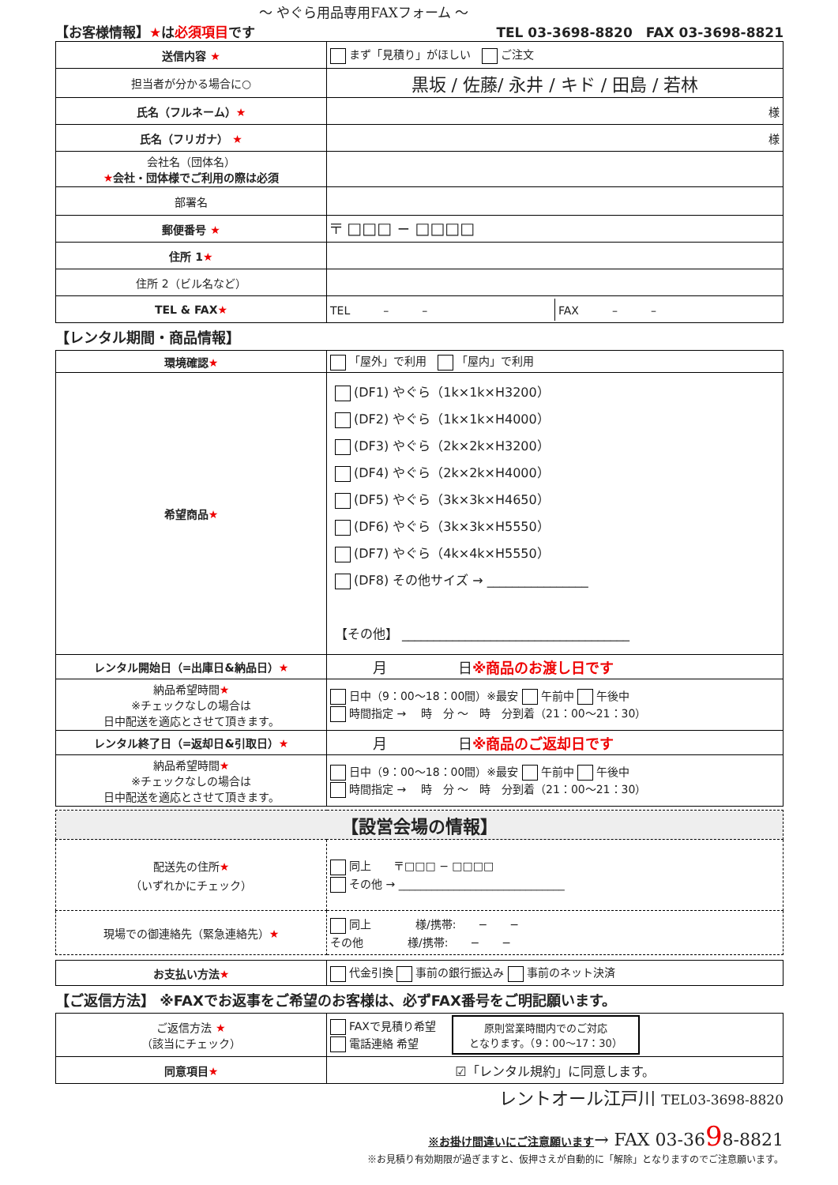～ やぐら用品専用FAXフォーム ～
【お客様情報】★は必須項目です TEL 03-3698-8820　FAX 03-3698-8821
| 送信内容 ★ | まず「見積り」がほしい ご注文 |
| 担当者が分かる場合に○ | 黒坂 / 佐藤/ 永井 / キド / 田島 / 若林 |
| 氏名（フルネーム） ★ | 様 |
| 氏名（フリガナ） ★ | 様 |
| 会社名（団体名） ★ 会社・団体様でご利用の際は必須 | |
| 部署名 | |
| 郵便番号 ★ | 〒 □□□ − □□□□ |
| 住所 1 ★ | |
| 住所 2（ビル名など） | |
| TEL & FAX ★ | TEL – – FAX – – |
【レンタル期間・商品情報】
| 環境確認 ★ | 「屋外」で利用 「屋内」で利用 |
| 希望商品 ★ | (DF1) やぐら（1k×1k×H3200） (DF2) やぐら（1k×1k×H4000） (DF3) やぐら（2k×2k×H3200） (DF4) やぐら（2k×2k×H4000） (DF5) やぐら（3k×3k×H4650） (DF6) やぐら（3k×3k×H5550） (DF7) やぐら（4k×4k×H5550） (DF8) その他サイズ → ________________ 【その他】 ____________________________________ |
| レンタル開始日（=出庫日&納品日） ★ | 月 日 ※商品のお渡し日です |
| 納品希望時間 ★ ※チェックなしの場合は 日中配送を適応とさせて頂きます。 | 日中（9：00～18：00間）※最安 午前中 午後中 時間指定 → 時 分 ～ 時 分到着（21：00～21：30） |
| レンタル終了日（=返却日&引取日） ★ | 月 日 ※商品のご返却日です |
| 納品希望時間 ★ ※チェックなしの場合は 日中配送を適応とさせて頂きます。 | 日中（9：00～18：00間）※最安 午前中 午後中 時間指定 → 時 分 ～ 時 分到着（21：00～21：30） |
| 【設営会場の情報】 | |
| 配送先の住所 ★ （いずれかにチェック） | 同上 〒□□□ − □□□□ その他 → ______________________________ |
| 現場での御連絡先（緊急連絡先） ★ | 同上 様/携帯: − − その他 様/携帯: − − |
| お支払い方法 ★ | 代金引換 事前の銀行振込み 事前のネット決済 |
【ご返信方法】 ※FAXでお返事をご希望のお客様は、必ずFAX番号をご明記願います。
| ご返信方法 ★ （該当にチェック） | FAXで見積り希望 電話連絡 希望 原則営業時間内でのご対応 となります。（9：00～17：30） |
| 同意項目 ★ | ☑「レンタル規約」に同意します。 |
レントオール江戸川 TEL03-3698-8820
※お掛け間違いにご注意願います→ FAX 03-3698-8821
※お見積り有効期限が過ぎますと、仮押さえが自動的に「解除」となりますのでご注意願います。